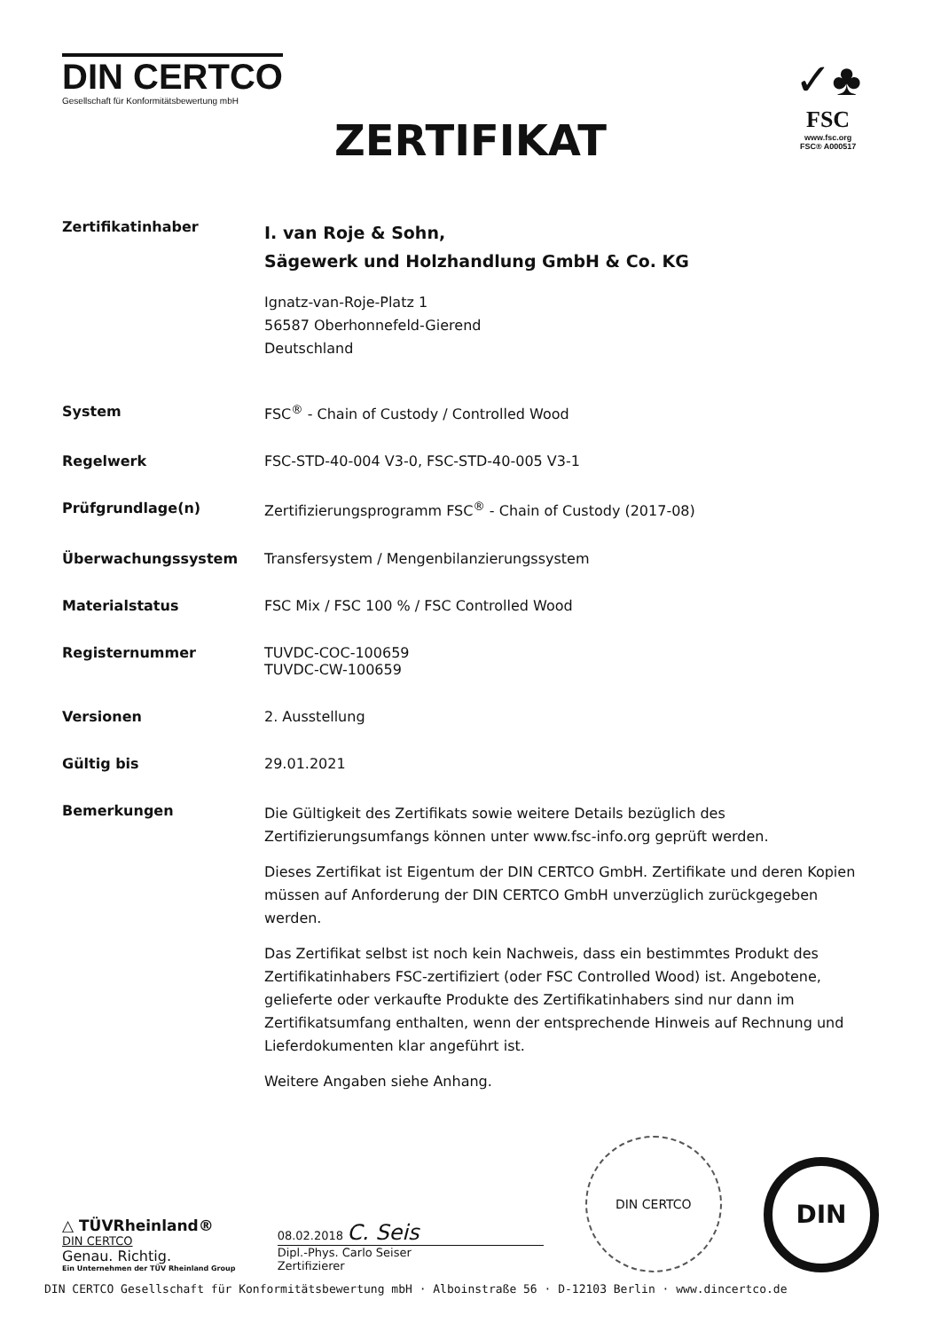DIN CERTCO
Gesellschaft für Konformitätsbewertung mbH
✓♣
FSC
www.fsc.org
FSC® A000517
ZERTIFIKAT
Zertifikatinhaber
I. van Roje & Sohn,
Sägewerk und Holzhandlung GmbH & Co. KG
Ignatz-van-Roje-Platz 1
56587 Oberhonnefeld-Gierend
Deutschland
System FSC<sup>®</sup> - Chain of Custody / Controlled Wood
Regelwerk FSC-STD-40-004 V3-0, FSC-STD-40-005 V3-1
Prüfgrundlage(n) Zertifizierungsprogramm FSC<sup>®</sup> - Chain of Custody (2017-08)
Überwachungssystem Transfersystem / Mengenbilanzierungssystem
Materialstatus FSC Mix / FSC 100 % / FSC Controlled Wood
Registernummer TUVDC-COC-100659
TUVDC-CW-100659
Versionen 2. Ausstellung
Gültig bis 29.01.2021
Bemerkungen
Die Gültigkeit des Zertifikats sowie weitere Details bezüglich des Zertifizierungsumfangs können unter www.fsc-info.org geprüft werden.
Dieses Zertifikat ist Eigentum der DIN CERTCO GmbH. Zertifikate und deren Kopien müssen auf Anforderung der DIN CERTCO GmbH unverzüglich zurückgegeben werden.
Das Zertifikat selbst ist noch kein Nachweis, dass ein bestimmtes Produkt des Zertifikatinhabers FSC-zertifiziert (oder FSC Controlled Wood) ist. Angebotene, gelieferte oder verkaufte Produkte des Zertifikatinhabers sind nur dann im Zertifikatsumfang enthalten, wenn der entsprechende Hinweis auf Rechnung und Lieferdokumenten klar angeführt ist.
Weitere Angaben siehe Anhang.
△ TÜVRheinland®
DIN CERTCO
Genau. Richtig.
Ein Unternehmen der TÜV Rheinland Group
08.02.2018 C. Seis
Dipl.-Phys. Carlo Seiser
Zertifizierer
DIN CERTCO
DIN
DIN CERTCO Gesellschaft für Konformitätsbewertung mbH · Alboinstraße 56 · D-12103 Berlin · www.dincertco.de